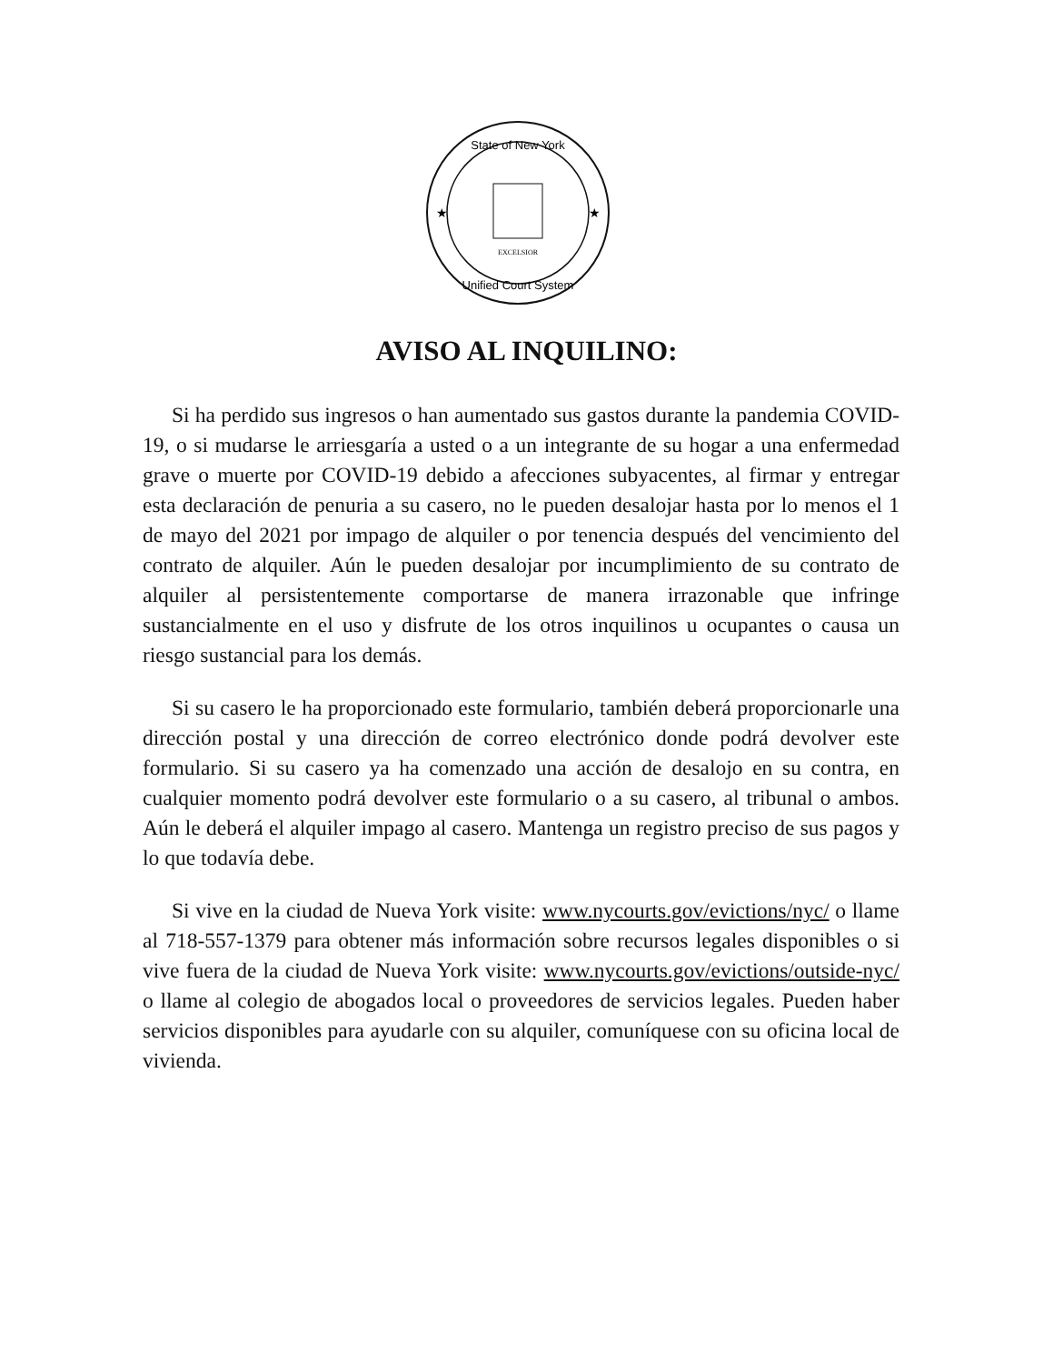State of New York
Unified Court System
★
★
EXCELSIOR
AVISO AL INQUILINO:
Si ha perdido sus ingresos o han aumentado sus gastos durante la pandemia COVID-19, o si mudarse le arriesgaría a usted o a un integrante de su hogar a una enfermedad grave o muerte por COVID-19 debido a afecciones subyacentes, al firmar y entregar esta declaración de penuria a su casero, no le pueden desalojar hasta por lo menos el 1 de mayo del 2021 por impago de alquiler o por tenencia después del vencimiento del contrato de alquiler. Aún le pueden desalojar por incumplimiento de su contrato de alquiler al persistentemente comportarse de manera irrazonable que infringe sustancialmente en el uso y disfrute de los otros inquilinos u ocupantes o causa un riesgo sustancial para los demás.
Si su casero le ha proporcionado este formulario, también deberá proporcionarle una dirección postal y una dirección de correo electrónico donde podrá devolver este formulario. Si su casero ya ha comenzado una acción de desalojo en su contra, en cualquier momento podrá devolver este formulario o a su casero, al tribunal o ambos. Aún le deberá el alquiler impago al casero. Mantenga un registro preciso de sus pagos y lo que todavía debe.
Si vive en la ciudad de Nueva York visite: www.nycourts.gov/evictions/nyc/ o llame al 718-557-1379 para obtener más información sobre recursos legales disponibles o si vive fuera de la ciudad de Nueva York visite: www.nycourts.gov/evictions/outside-nyc/ o llame al colegio de abogados local o proveedores de servicios legales. Pueden haber servicios disponibles para ayudarle con su alquiler, comuníquese con su oficina local de vivienda.